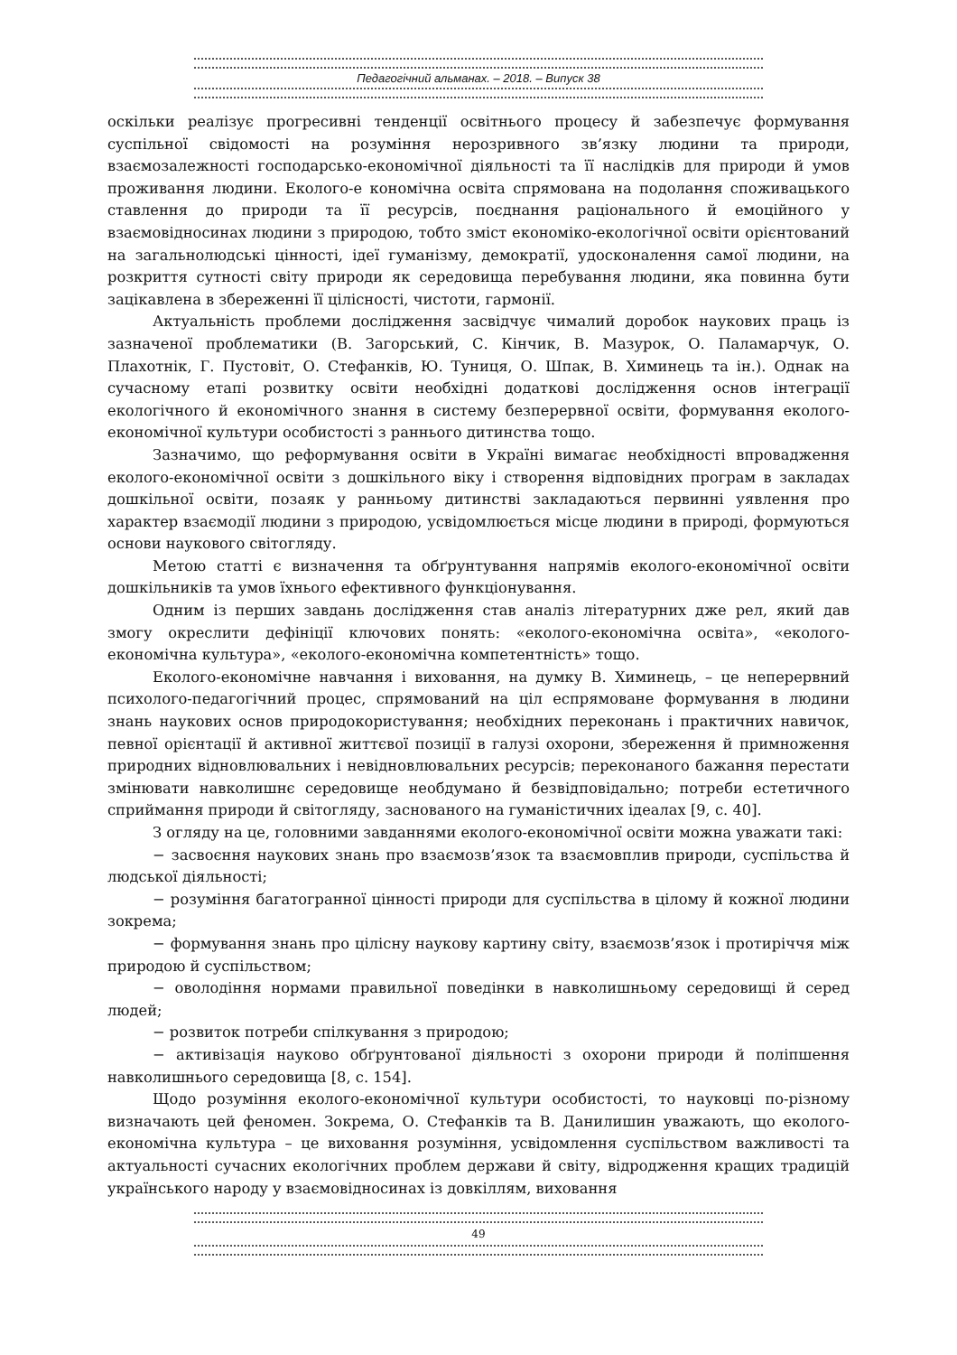Педагогічний альманах. – 2018. – Випуск 38
оскільки реалізує прогресивні тенденції освітнього процесу й забезпечує формування суспільної свідомості на розуміння нерозривного зв’язку людини та природи, взаємозалежності господарсько-економічної діяльності та її наслідків для природи й умов проживання людини. Еколого-е кономічна освіта спрямована на подолання споживацького ставлення до природи та її ресурсів, поєднання раціонального й емоційного у взаємовідносинах людини з природою, тобто зміст економіко-екологічної освіти орієнтований на загальнолюдські цінності, ідеї гуманізму, демократії, удосконалення самої людини, на розкриття сутності світу природи як середовища перебування людини, яка повинна бути зацікавлена в збереженні її цілісності, чистоти, гармонії.
Актуальність проблеми дослідження засвідчує чималий доробок наукових праць із зазначеної проблематики (В. Загорський, С. Кінчик, В. Мазурок, О. Паламарчук, О. Плахотнік, Г. Пустовіт, О. Стефанків, Ю. Туниця, О. Шпак, В. Химинець та ін.). Однак на сучасному етапі розвитку освіти необхідні додаткові дослідження основ інтеграції екологічного й економічного знання в систему безперервної освіти, формування еколого-економічної культури особистості з раннього дитинства тощо.
Зазначимо, що реформування освіти в Україні вимагає необхідності впровадження еколого-економічної освіти з дошкільного віку і створення відповідних програм в закладах дошкільної освіти, позаяк у ранньому дитинстві закладаються первинні уявлення про характер взаємодії людини з природою, усвідомлюється місце людини в природі, формуються основи наукового світогляду.
Метою статті є визначення та обґрунтування напрямів еколого-економічної освіти дошкільників та умов їхнього ефективного функціонування.
Одним із перших завдань дослідження став аналіз літературних дже рел, який дав змогу окреслити дефініції ключових понять: «еколого-економічна освіта», «еколого-економічна культура», «еколого-економічна компетентність» тощо.
Еколого-економічне навчання і виховання, на думку В. Химинець, – це неперервний психолого-педагогічний процес, спрямований на ціл еспрямоване формування в людини знань наукових основ природокористування; необхідних переконань і практичних навичок, певної орієнтації й активної життєвої позиції в галузі охорони, збереження й примноження природних відновлювальних і невідновлювальних ресурсів; переконаного бажання перестати змінювати навколишнє середовище необдумано й безвідповідально; потреби естетичного сприймання природи й світогляду, заснованого на гуманістичних ідеалах [9, с. 40].
З огляду на це, головними завданнями еколого-економічної освіти можна уважати такі:
− засвоєння наукових знань про взаємозв’язок та взаємовплив природи, суспільства й людської діяльності;
− розуміння багатогранної цінності природи для суспільства в цілому й кожної людини зокрема;
− формування знань про цілісну наукову картину світу, взаємозв’язок і протиріччя між природою й суспільством;
− оволодіння нормами правильної поведінки в навколишньому середовищі й серед людей;
− розвиток потреби спілкування з природою;
− активізація науково обґрунтованої діяльності з охорони природи й поліпшення навколишнього середовища [8, с. 154].
Щодо розуміння еколого-економічної культури особистості, то науковці по-різному визначають цей феномен. Зокрема, О. Стефанків та В. Данилишин уважають, що еколого-економічна культура – це виховання розуміння, усвідомлення суспільством важливості та актуальності сучасних екологічних проблем держави й світу, відродження кращих традицій українського народу у взаємовідносинах із довкіллям, виховання
49